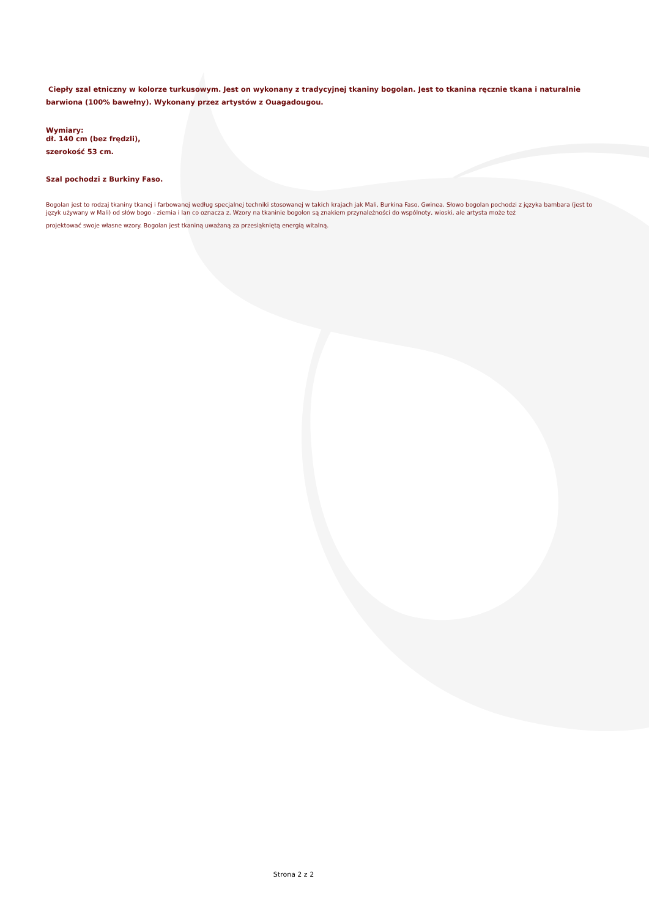Ciepły szal etniczny w kolorze turkusowym. Jest on wykonany z tradycyjnej tkaniny bogolan. Jest to tkanina ręcznie tkana i naturalnie barwiona (100% bawełny). Wykonany przez artystów z Ouagadougou.
Wymiary:
dł. 140 cm (bez frędzli),
szerokość 53 cm.
Szal pochodzi z Burkiny Faso.
Bogolan jest to rodzaj tkaniny tkanej i farbowanej według specjalnej techniki stosowanej w takich krajach jak Mali, Burkina Faso, Gwinea. Słowo bogolan pochodzi z języka bambara (jest to język używany w Mali) od słów bogo - ziemia i lan co oznacza z. Wzory na tkaninie bogolon są znakiem przynależności do wspólnoty, wioski, ale artysta może też
projektować swoje własne wzory. Bogolan jest tkaniną uważaną za przesiąkniętą energią witalną.
Strona 2 z 2